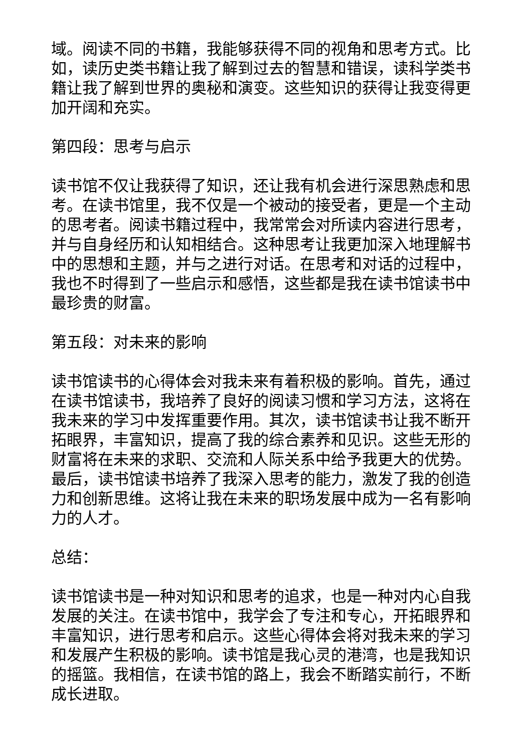域。阅读不同的书籍，我能够获得不同的视角和思考方式。比如，读历史类书籍让我了解到过去的智慧和错误，读科学类书籍让我了解到世界的奥秘和演变。这些知识的获得让我变得更加开阔和充实。
第四段：思考与启示
读书馆不仅让我获得了知识，还让我有机会进行深思熟虑和思考。在读书馆里，我不仅是一个被动的接受者，更是一个主动的思考者。阅读书籍过程中，我常常会对所读内容进行思考，并与自身经历和认知相结合。这种思考让我更加深入地理解书中的思想和主题，并与之进行对话。在思考和对话的过程中，我也不时得到了一些启示和感悟，这些都是我在读书馆读书中最珍贵的财富。
第五段：对未来的影响
读书馆读书的心得体会对我未来有着积极的影响。首先，通过在读书馆读书，我培养了良好的阅读习惯和学习方法，这将在我未来的学习中发挥重要作用。其次，读书馆读书让我不断开拓眼界，丰富知识，提高了我的综合素养和见识。这些无形的财富将在未来的求职、交流和人际关系中给予我更大的优势。最后，读书馆读书培养了我深入思考的能力，激发了我的创造力和创新思维。这将让我在未来的职场发展中成为一名有影响力的人才。
总结：
读书馆读书是一种对知识和思考的追求，也是一种对内心自我发展的关注。在读书馆中，我学会了专注和专心，开拓眼界和丰富知识，进行思考和启示。这些心得体会将对我未来的学习和发展产生积极的影响。读书馆是我心灵的港湾，也是我知识的摇篮。我相信，在读书馆的路上，我会不断踏实前行，不断成长进取。